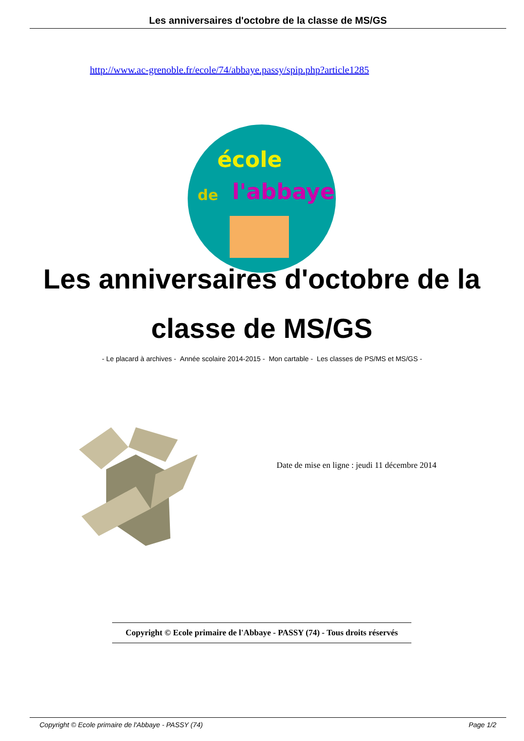Les anniversaires d'octobre de la classe de MS/GS
http://www.ac-grenoble.fr/ecole/74/abbaye.passy/spip.php?article1285
école
de l'abbaye
Les anniversaires d'octobre de la classe de MS/GS
- Le placard à archives - Année scolaire 2014-2015 - Mon cartable - Les classes de PS/MS et MS/GS -
Date de mise en ligne : jeudi 11 décembre 2014
Copyright © Ecole primaire de l'Abbaye - PASSY (74) - Tous droits réservés
Copyright © Ecole primaire de l'Abbaye - PASSY (74) Page 1/2